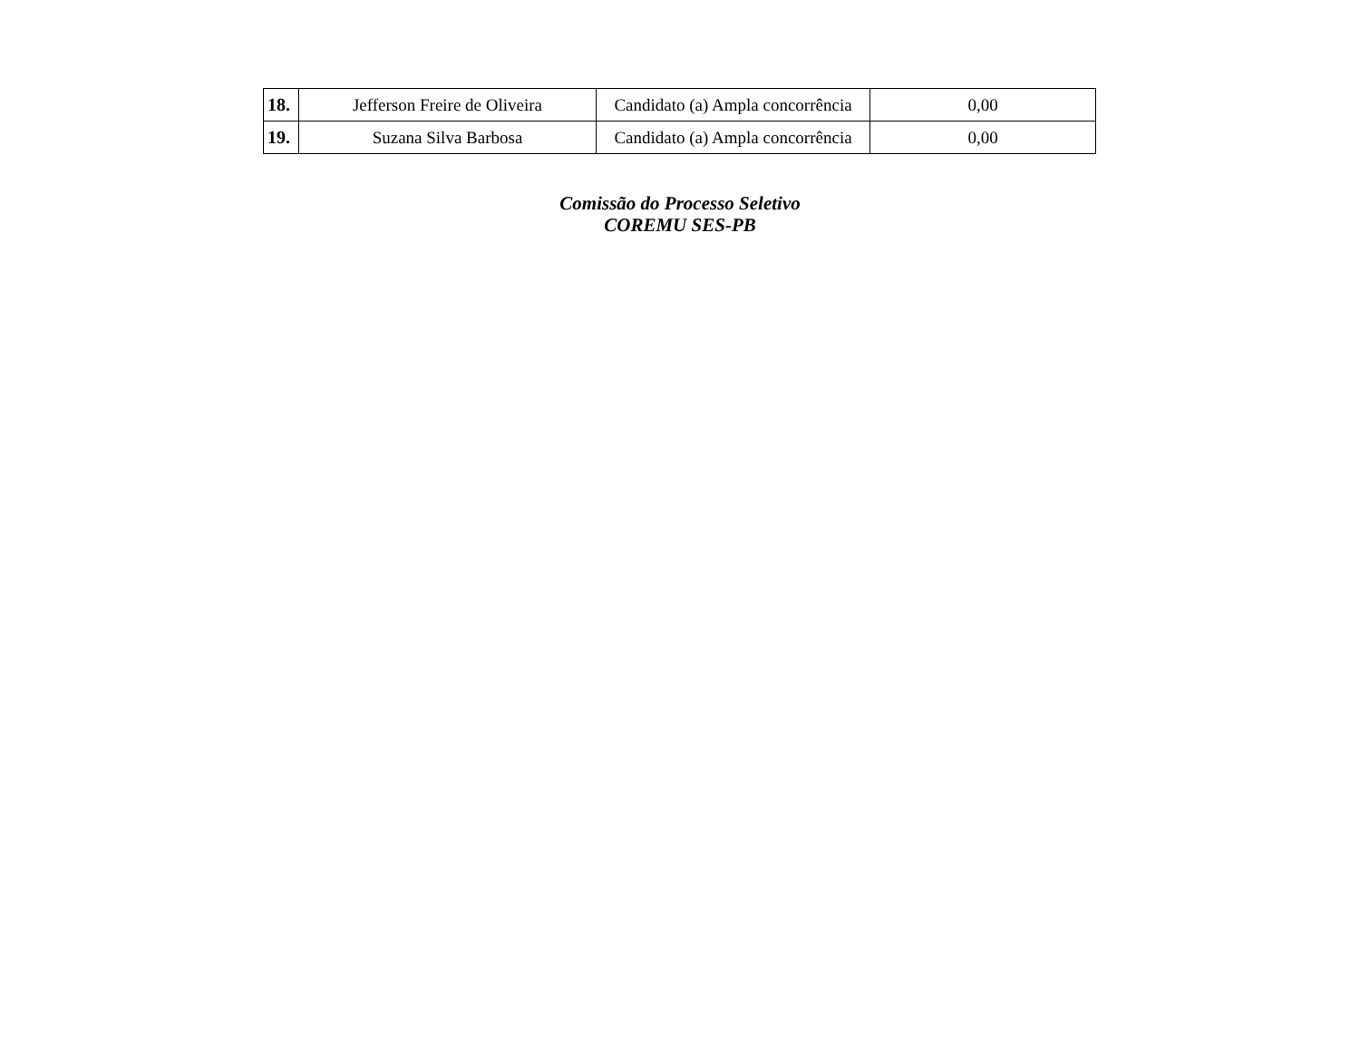| 18. | Jefferson Freire de Oliveira | Candidato (a) Ampla concorrência | 0,00 |
| 19. | Suzana Silva Barbosa | Candidato (a) Ampla concorrência | 0,00 |
Comissão do Processo Seletivo
COREMU SES-PB